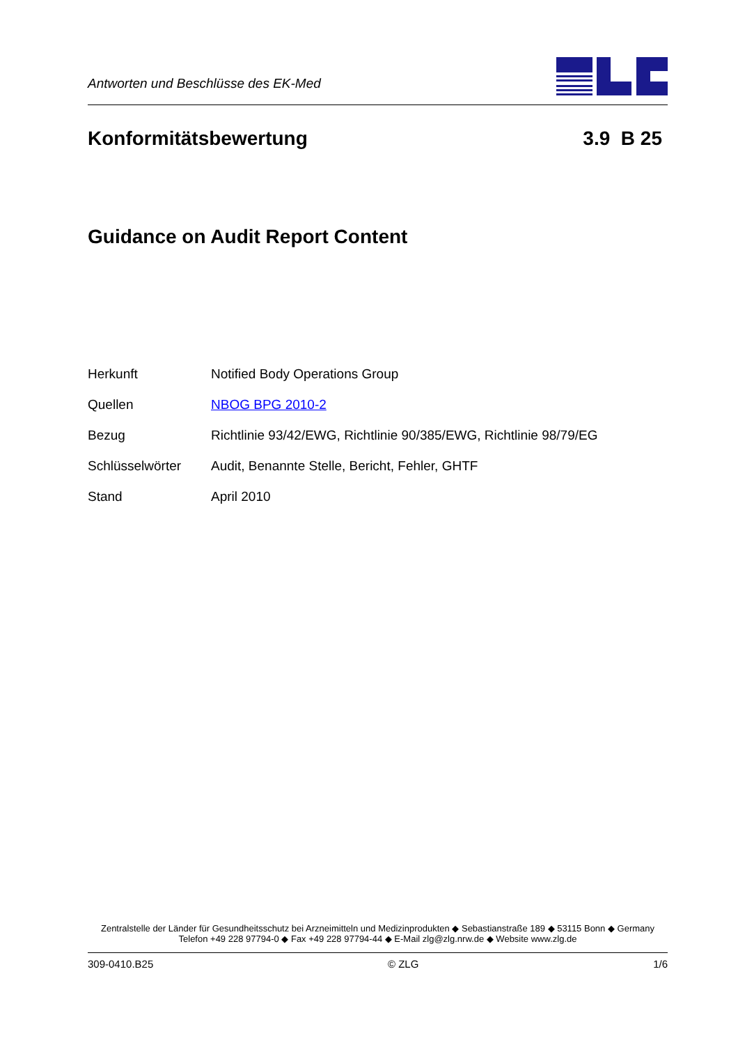Antworten und Beschlüsse des EK-Med
Konformitätsbewertung 3.9 B 25
Guidance on Audit Report Content
| Herkunft | Notified Body Operations Group |
| Quellen | NBOG BPG 2010-2 |
| Bezug | Richtlinie 93/42/EWG, Richtlinie 90/385/EWG, Richtlinie 98/79/EG |
| Schlüsselwörter | Audit, Benannte Stelle, Bericht, Fehler, GHTF |
| Stand | April 2010 |
Zentralstelle der Länder für Gesundheitsschutz bei Arzneimitteln und Medizinprodukten ◆ Sebastianstraße 189 ◆ 53115 Bonn ◆ Germany
Telefon +49 228 97794-0 ◆ Fax +49 228 97794-44 ◆ E-Mail zlg@zlg.nrw.de ◆ Website www.zlg.de
309-0410.B25 © ZLG 1/6